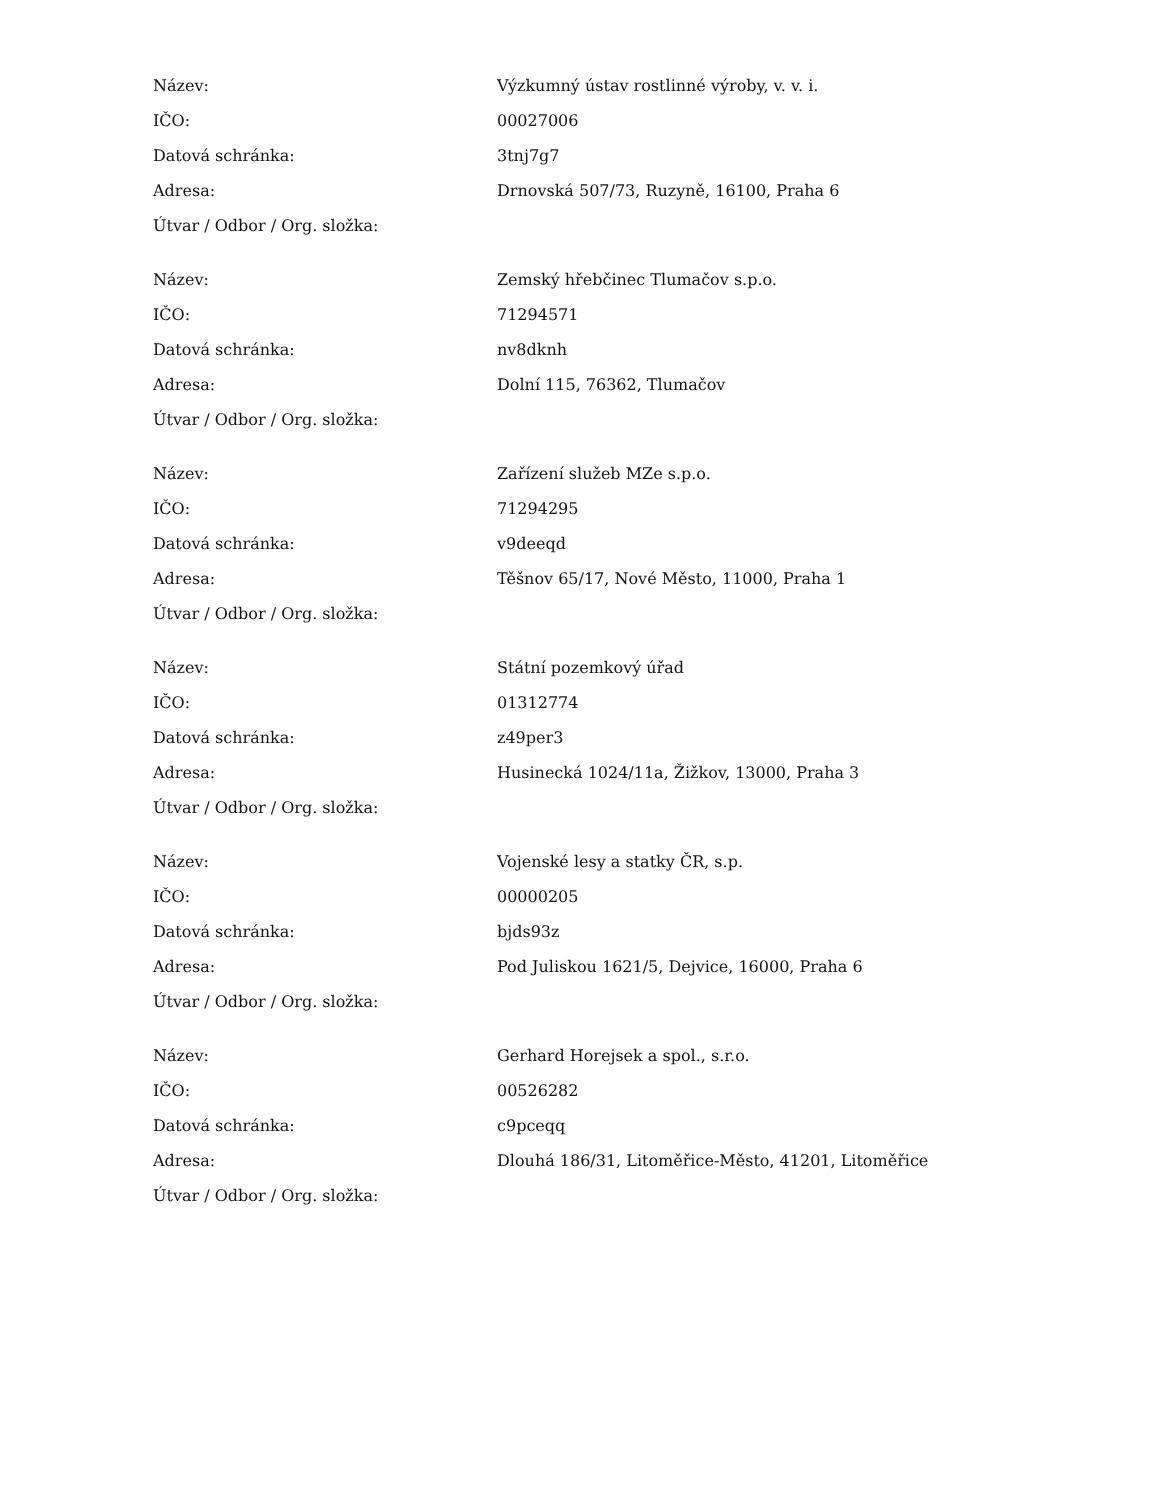| Název: | Výzkumný ústav rostlinné výroby, v. v. i. |
| IČO: | 00027006 |
| Datová schránka: | 3tnj7g7 |
| Adresa: | Drnovská 507/73, Ruzyně, 16100, Praha 6 |
| Útvar / Odbor / Org. složka: | |
| Název: | Zemský hřebčinec Tlumačov s.p.o. |
| IČO: | 71294571 |
| Datová schránka: | nv8dknh |
| Adresa: | Dolní 115, 76362, Tlumačov |
| Útvar / Odbor / Org. složka: | |
| Název: | Zařízení služeb MZe s.p.o. |
| IČO: | 71294295 |
| Datová schránka: | v9deeqd |
| Adresa: | Těšnov 65/17, Nové Město, 11000, Praha 1 |
| Útvar / Odbor / Org. složka: | |
| Název: | Státní pozemkový úřad |
| IČO: | 01312774 |
| Datová schránka: | z49per3 |
| Adresa: | Husinecká 1024/11a, Žižkov, 13000, Praha 3 |
| Útvar / Odbor / Org. složka: | |
| Název: | Vojenské lesy a statky ČR, s.p. |
| IČO: | 00000205 |
| Datová schránka: | bjds93z |
| Adresa: | Pod Juliskou 1621/5, Dejvice, 16000, Praha 6 |
| Útvar / Odbor / Org. složka: | |
| Název: | Gerhard Horejsek a spol., s.r.o. |
| IČO: | 00526282 |
| Datová schránka: | c9pceqq |
| Adresa: | Dlouhá 186/31, Litoměřice-Město, 41201, Litoměřice |
| Útvar / Odbor / Org. složka: | |